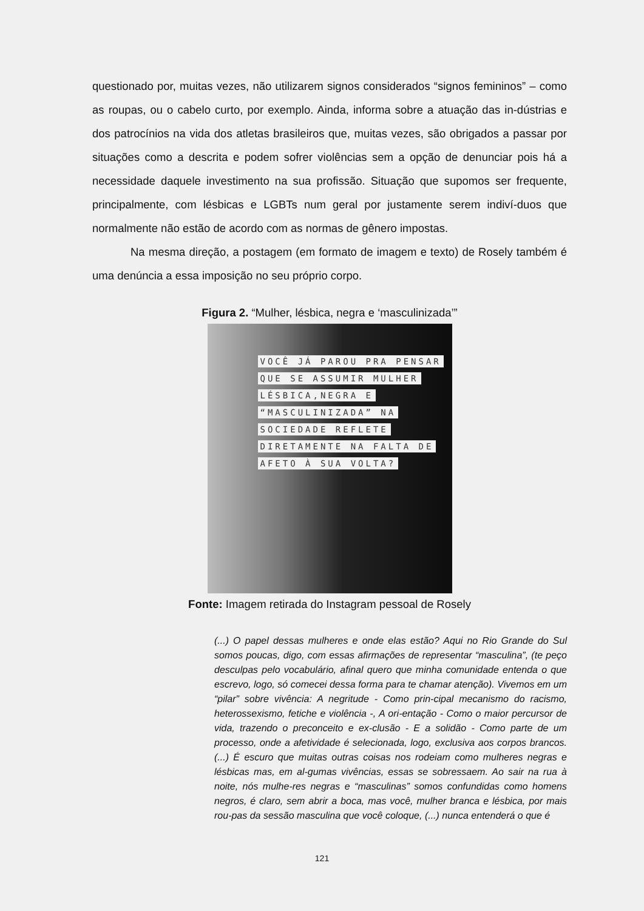questionado por, muitas vezes, não utilizarem signos considerados “signos femininos” – como as roupas, ou o cabelo curto, por exemplo. Ainda, informa sobre a atuação das in-dústrias e dos patrocínios na vida dos atletas brasileiros que, muitas vezes, são obrigados a passar por situações como a descrita e podem sofrer violências sem a opção de denunciar pois há a necessidade daquele investimento na sua profissão. Situação que supomos ser frequente, principalmente, com lésbicas e LGBTs num geral por justamente serem indiví-duos que normalmente não estão de acordo com as normas de gênero impostas.
Na mesma direção, a postagem (em formato de imagem e texto) de Rosely também é uma denúncia a essa imposição no seu próprio corpo.
Figura 2. “Mulher, lésbica, negra e ‘masculinizada’”
VOCÊ JÁ PAROU PRA PENSAR
QUE SE ASSUMIR MULHER
LÉSBICA,NEGRA E
“MASCULINIZADA” NA
SOCIEDADE REFLETE
DIRETAMENTE NA FALTA DE
AFETO À SUA VOLTA?
Fonte: Imagem retirada do Instagram pessoal de Rosely
(...) O papel dessas mulheres e onde elas estão? Aqui no Rio Grande do Sul somos poucas, digo, com essas afirmações de representar “masculina”, (te peço desculpas pelo vocabulário, afinal quero que minha comunidade entenda o que escrevo, logo, só comecei dessa forma para te chamar atenção). Vivemos em um “pilar” sobre vivência: A negritude - Como prin-cipal mecanismo do racismo, heterossexismo, fetiche e violência -, A ori-entação - Como o maior percursor de vida, trazendo o preconceito e ex-clusão - E a solidão - Como parte de um processo, onde a afetividade é selecionada, logo, exclusiva aos corpos brancos. (...) É escuro que muitas outras coisas nos rodeiam como mulheres negras e lésbicas mas, em al-gumas vivências, essas se sobressaem. Ao sair na rua à noite, nós mulhe-res negras e “masculinas” somos confundidas como homens negros, é claro, sem abrir a boca, mas você, mulher branca e lésbica, por mais rou-pas da sessão masculina que você coloque, (...) nunca entenderá o que é
121